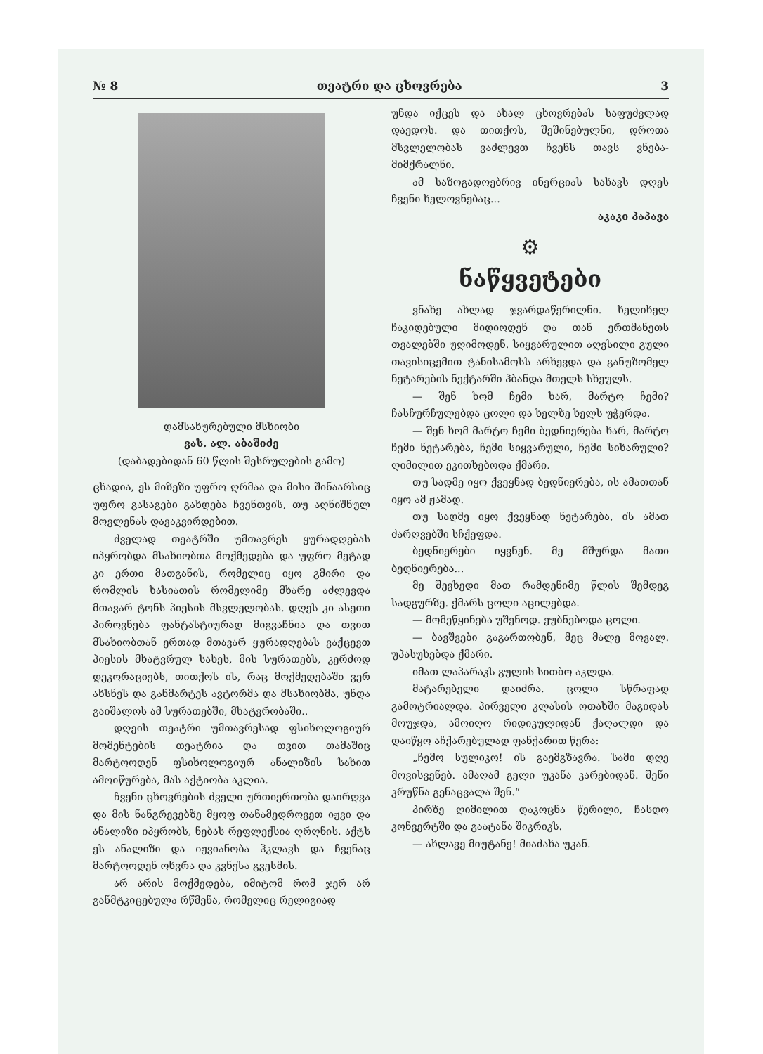№ 8 თეატრი და ცხოვრება 3
დამსახურებული მსხიობი
ვას. ალ. აბაშიძე
(დაბადებიდან 60 წლის შესრულების გამო)
ცხადია, ეს მიზეზი უფრო ღრმაა და მისი შინაარსიც უფრო გასაგები გახდება ჩვენთვის, თუ აღნიშნულ მოვლენას დავაკვირდებით.
ძველად თეატრში უმთავრეს ყურადღებას იპყრობდა მსახიობთა მოქმედება და უფრო მეტად კი ერთი მათგანის, რომელიც იყო გმირი და რომლის ხასიათის რომელიმე მხარე აძლევდა მთავარ ტონს პიესის მსვლელობას. დღეს კი ასეთი პიროვნება ფანტასტიურად მიგვაჩნია და თვით მსახიობთან ერთად მთავარ ყურადღებას ვაქცევთ პიესის მხატვრულ სახეს, მის სურათებს, კერძოდ დეკორაციებს, თითქოს ის, რაც მოქმედებაში ვერ ახსნეს და განმარტეს ავტორმა და მსახიობმა, უნდა გაიშალოს ამ სურათებში, მხატვრობაში..
დღეის თეატრი უმთავრესად ფსიხოლოგიურ მომენტების თეატრია და თვით თამაშიც მარტოოდენ ფსიხოლოგიურ ანალიზის სახით ამოიწურება, მას აქტიობა აკლია.
ჩვენი ცხოვრების ძველი ურთიერთობა დაირღვა და მის ნანგრევებზე მყოფ თანამედროვეთ იჟვი და ანალიზი იპყრობს, ნებას რეფლექსია ღრღნის. აქტს ეს ანალიზი და იჟვიანობა ჰკლავს და ჩვენაც მარტოოდენ ოხვრა და კვნესა გვესმის.
არ არის მოქმედება, იმიტომ რომ ჯერ არ განმტკიცებულა რწმენა, რომელიც რელიგიად
უნდა იქცეს და ახალ ცხოვრებას საფუძვლად დაედოს. და თითქოს, შეშინებულნი, დროთა მსვლელობას ვაძლევთ ჩვენს თავს ვნება-მიმქრალნი.
ამ საზოგადოებრივ ინერციას სახავს დღეს ჩვენი ხელოვნებაც...
აკაკი პაპავა
⚙
ნაწყვეტები
ვნახე ახლად ჯვარდაწერილნი. ხელიხელ ჩაკიდებული მიდიოდენ და თან ერთმანეთს თვალებში უღიმოდენ. სიყვარულით აღვსილი გული თავისიცემით ტანისამოსს არხევდა და განუზომელ ნეტარების ნექტარში ჰბანდა მთელს სხეულს.
— შენ ხომ ჩემი ხარ, მარტო ჩემი? ჩასჩურჩულებდა ცოლი და ხელზე ხელს უჭერდა.
— შენ ხომ მარტო ჩემი ბედნიერება ხარ, მარტო ჩემი ნეტარება, ჩემი სიყვარული, ჩემი სიხარული? ღიმილით ეკითხებოდა ქმარი.
თუ სადმე იყო ქვეყნად ბედნიერება, ის ამათთან იყო ამ ჟამად.
თუ სადმე იყო ქვეყნად ნეტარება, ის ამათ ძარღვებში სჩქეფდა.
ბედნიერები იყვნენ. მე მშურდა მათი ბედნიერება...
მე შევხედი მათ რამდენიმე წლის შემდეგ სადგურზე. ქმარს ცოლი აცილებდა.
— მომეწყინება უშენოდ. ეუბნებოდა ცოლი.
— ბავშვები გაგართობენ, მეც მალე მოვალ. უპასუხებდა ქმარი.
იმათ ლაპარაკს გულის სითბო აკლდა.
მატარებელი დაიძრა. ცოლი სწრაფად გამოტრიალდა. პირველი კლასის ოთახში მაგიდას მოუჯდა, ამოიღო რიდიკულიდან ქაღალდი და დაიწყო აჩქარებულად ფანქარით წერა:
„ჩემო სულიკო! ის გაემგზავრა. სამი დღე მოვისვენებ. ამაღამ გელი უკანა კარებიდან. შენი კრუწნა გენაცვალა შენ.“
პირზე ღიმილით დაკოცნა წერილი, ჩასდო კონვერტში და გაატანა შიკრიკს.
— ახლავე მიუტანე! მიაძახა უკან.